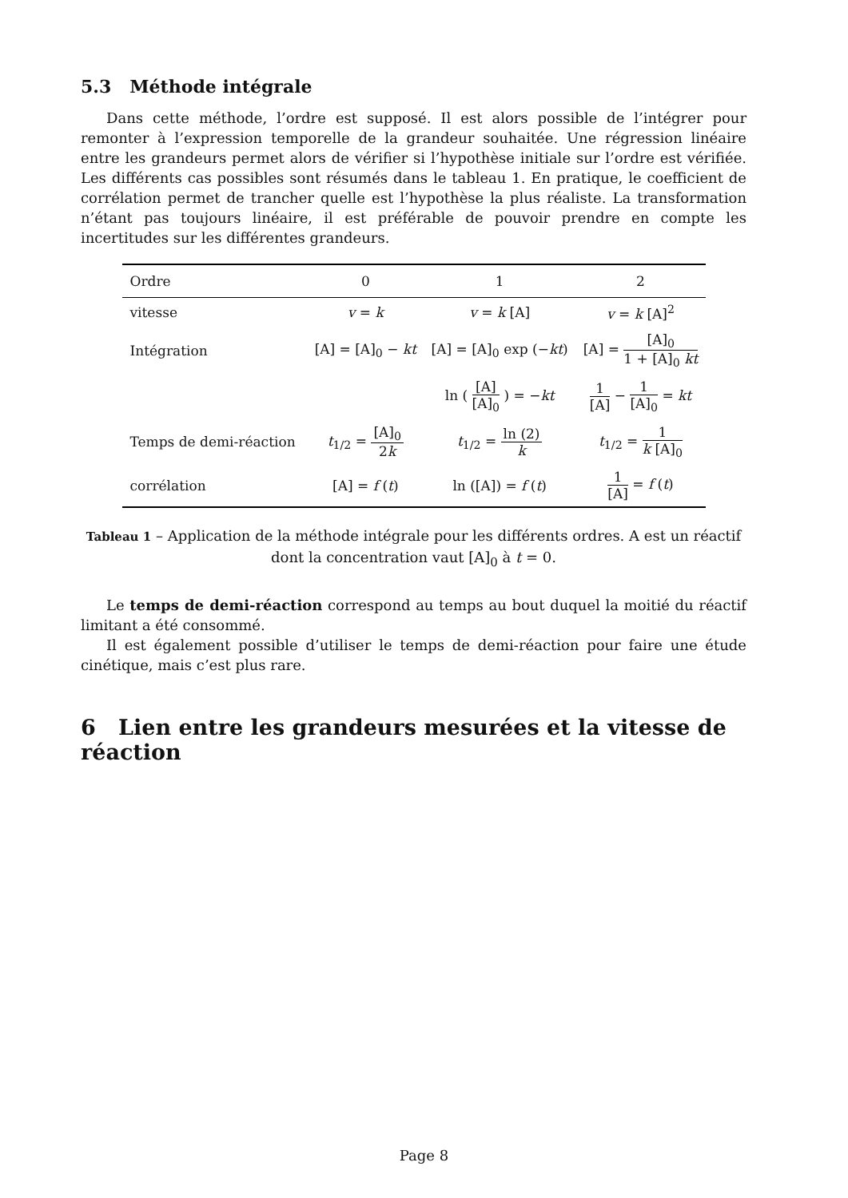5.3 Méthode intégrale
Dans cette méthode, l’ordre est supposé. Il est alors possible de l’intégrer pour remonter à l’expression temporelle de la grandeur souhaitée. Une régression linéaire entre les grandeurs permet alors de vérifier si l’hypothèse initiale sur l’ordre est vérifiée. Les différents cas possibles sont résumés dans le tableau 1. En pratique, le coefficient de corrélation permet de trancher quelle est l’hypothèse la plus réaliste. La transformation n’étant pas toujours linéaire, il est préférable de pouvoir prendre en compte les incertitudes sur les différentes grandeurs.
| Ordre | 0 | 1 | 2 |
| --- | --- | --- | --- |
| vitesse | v = k | v = k [A] | v = k [A]<sup>2</sup> |
| Intégration | [A] = [A]<sub>0</sub> − kt | [A] = [A]<sub>0</sub> exp (− kt ) | [A] = [A]<sub>0</sub> 1 + [A]<sub>0</sub> kt |
| | | ln ( [A] [A]<sub>0</sub> ) = − kt | 1 [A] − 1 [A]<sub>0</sub> = kt |
| Temps de demi-réaction | t<sub>1/2</sub> = [A]<sub>0</sub> 2 k | t<sub>1/2</sub> = ln (2) k | t<sub>1/2</sub> = 1 k [A]<sub>0</sub> |
| corrélation | [A] = f ( t ) | ln ([A]) = f ( t ) | 1 [A] = f ( t ) |
Tableau 1 – Application de la méthode intégrale pour les différents ordres. A est un réactif dont la concentration vaut [A]<sub>0</sub> à t = 0.
Le temps de demi-réaction correspond au temps au bout duquel la moitié du réactif limitant a été consommé.
Il est également possible d’utiliser le temps de demi-réaction pour faire une étude cinétique, mais c’est plus rare.
6 Lien entre les grandeurs mesurées et la vitesse de réaction
Page 8